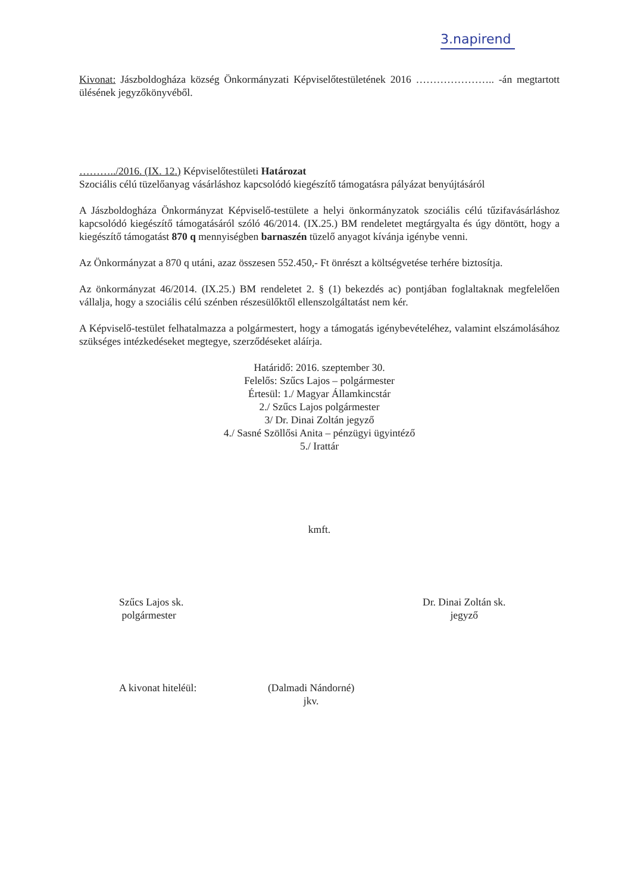3.napirend
Kivonat: Jászboldogháza község Önkormányzati Képviselőtestületének 2016 ………………….. -án megtartott ülésének jegyzőkönyvéből.
………../2016. (IX. 12.) Képviselőtestületi Határozat
Szociális célú tüzelőanyag vásárláshoz kapcsolódó kiegészítő támogatásra pályázat benyújtásáról
A Jászboldogháza Önkormányzat Képviselő-testülete a helyi önkormányzatok szociális célú tűzifavásárláshoz kapcsolódó kiegészítő támogatásáról szóló 46/2014. (IX.25.) BM rendeletet megtárgyalta és úgy döntött, hogy a kiegészítő támogatást 870 q mennyiségben barnaszén tüzelő anyagot kívánja igénybe venni.
Az Önkormányzat a 870 q utáni, azaz összesen 552.450,- Ft önrészt a költségvetése terhére biztosítja.
Az önkormányzat 46/2014. (IX.25.) BM rendeletet 2. § (1) bekezdés ac) pontjában foglaltaknak megfelelően vállalja, hogy a szociális célú szénben részesülőktől ellenszolgáltatást nem kér.
A Képviselő-testület felhatalmazza a polgármestert, hogy a támogatás igénybevételéhez, valamint elszámolásához szükséges intézkedéseket megtegye, szerződéseket aláírja.
Határidő: 2016. szeptember 30.
Felelős: Szűcs Lajos – polgármester
Értesül: 1./ Magyar Államkincstár
2./ Szűcs Lajos polgármester
3/ Dr. Dinai Zoltán jegyző
4./ Sasné Szöllősi Anita – pénzügyi ügyintéző
5./ Irattár
kmft.
Szűcs Lajos sk.
polgármester
Dr. Dinai Zoltán sk.
jegyző
A kivonat hiteléül: (Dalmadi Nándorné)
jkv.